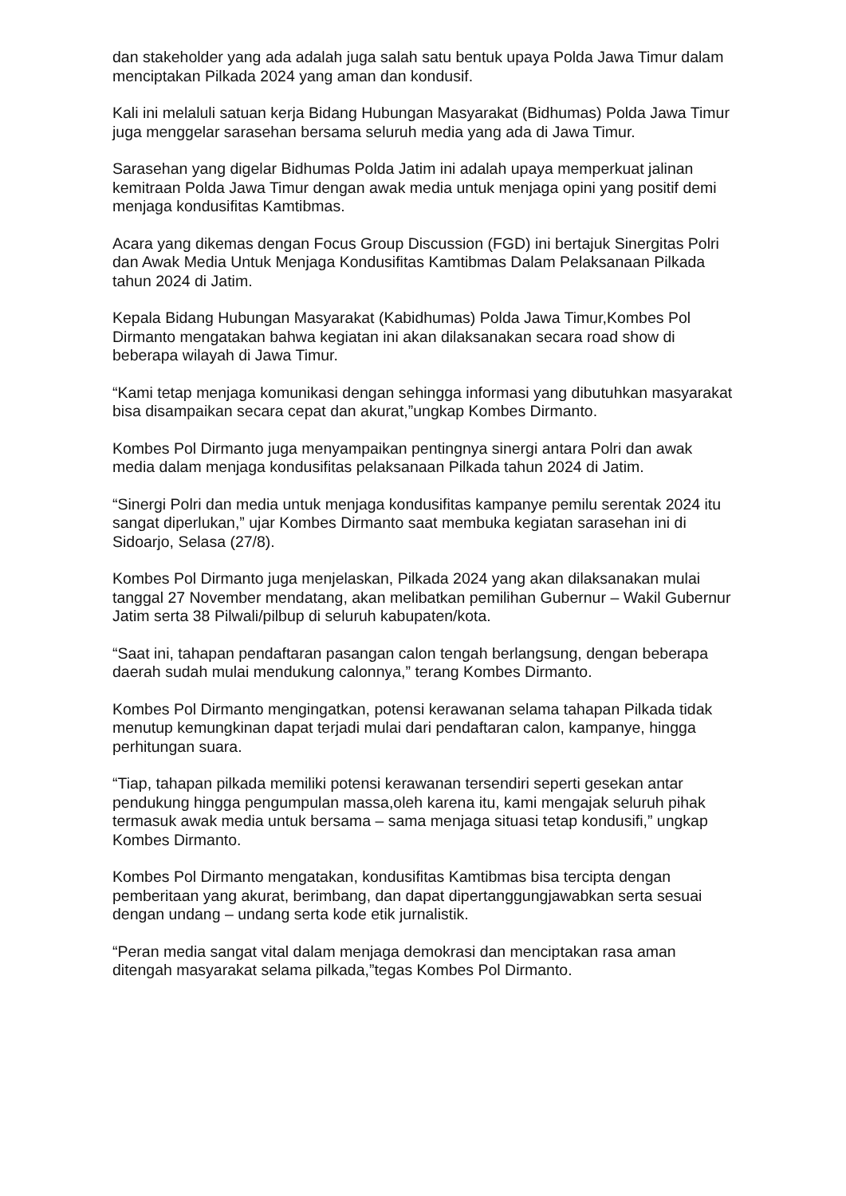dan stakeholder yang ada adalah juga salah satu bentuk upaya Polda Jawa Timur dalam menciptakan Pilkada 2024 yang aman dan kondusif.
Kali ini melaluli satuan kerja Bidang Hubungan Masyarakat (Bidhumas) Polda Jawa Timur juga menggelar sarasehan bersama seluruh media yang ada di Jawa Timur.
Sarasehan yang digelar Bidhumas Polda Jatim ini adalah upaya memperkuat jalinan kemitraan Polda Jawa Timur dengan awak media untuk menjaga opini yang positif demi menjaga kondusifitas Kamtibmas.
Acara yang dikemas dengan Focus Group Discussion (FGD) ini bertajuk Sinergitas Polri dan Awak Media Untuk Menjaga Kondusifitas Kamtibmas Dalam Pelaksanaan Pilkada tahun 2024 di Jatim.
Kepala Bidang Hubungan Masyarakat (Kabidhumas) Polda Jawa Timur,Kombes Pol Dirmanto mengatakan bahwa kegiatan ini akan dilaksanakan secara road show di beberapa wilayah di Jawa Timur.
“Kami tetap menjaga komunikasi dengan sehingga informasi yang dibutuhkan masyarakat bisa disampaikan secara cepat dan akurat,”ungkap Kombes Dirmanto.
Kombes Pol Dirmanto juga menyampaikan pentingnya sinergi antara Polri dan awak media dalam menjaga kondusifitas pelaksanaan Pilkada tahun 2024 di Jatim.
“Sinergi Polri dan media untuk menjaga kondusifitas kampanye pemilu serentak 2024 itu sangat diperlukan,” ujar Kombes Dirmanto saat membuka kegiatan sarasehan ini di Sidoarjo, Selasa (27/8).
Kombes Pol Dirmanto juga menjelaskan, Pilkada 2024 yang akan dilaksanakan mulai tanggal 27 November mendatang, akan melibatkan pemilihan Gubernur – Wakil Gubernur Jatim serta 38 Pilwali/pilbup di seluruh kabupaten/kota.
“Saat ini, tahapan pendaftaran pasangan calon tengah berlangsung, dengan beberapa daerah sudah mulai mendukung calonnya,” terang Kombes Dirmanto.
Kombes Pol Dirmanto mengingatkan, potensi kerawanan selama tahapan Pilkada tidak menutup kemungkinan dapat terjadi mulai dari pendaftaran calon, kampanye, hingga perhitungan suara.
“Tiap, tahapan pilkada memiliki potensi kerawanan tersendiri seperti gesekan antar pendukung hingga pengumpulan massa,oleh karena itu, kami mengajak seluruh pihak termasuk awak media untuk bersama – sama menjaga situasi tetap kondusifi,” ungkap Kombes Dirmanto.
Kombes Pol Dirmanto mengatakan, kondusifitas Kamtibmas bisa tercipta dengan pemberitaan yang akurat, berimbang, dan dapat dipertanggungjawabkan serta sesuai dengan undang – undang serta kode etik jurnalistik.
“Peran media sangat vital dalam menjaga demokrasi dan menciptakan rasa aman ditengah masyarakat selama pilkada,”tegas Kombes Pol Dirmanto.